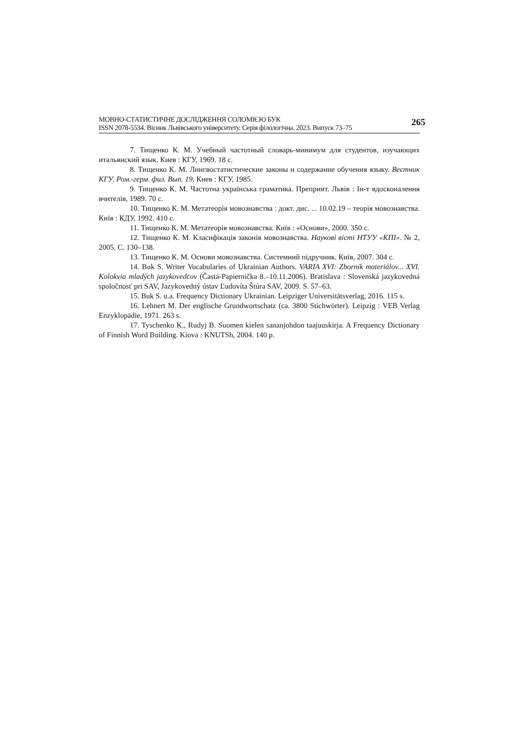МОВНО-СТАТИСТИЧНЕ ДОСЛІДЖЕННЯ СОЛОМІЄЮ БУК
ISSN 2078-5534. Вісник Львівського університету. Серія філологічна. 2023. Випуск 73–75
265
7. Тищенко К. М. Учебный частотный словарь-минимум для студентов, изучающих итальянский язык. Киев : КГУ, 1969. 18 с.
8. Тищенко К. М. Лингвостатистические законы и содержание обучения языку. Вестник КГУ. Ром.-герм. фил. Вып. 19. Киев : КГУ, 1985.
9. Тищенко К. М. Частотна українська граматика. Препринт. Львів : Ін-т вдосконалення вчителів, 1989. 70 с.
10. Тищенко К. М. Метатеорія мовознавства : докт. дис. ... 10.02.19 – теорія мовознавства. Київ : КДУ, 1992. 410 с.
11. Тищенко К. М. Метатеорія мовознавства. Київ : «Основи», 2000. 350 с.
12. Тищенко К. М. Класифікація законів мовознавства. Наукові вісті НТУУ «КПІ». № 2, 2005. С. 130–138.
13. Тищенко К. М. Основи мовознавства. Системний підручник. Київ, 2007. 304 с.
14. Buk S. Writer Vocabularies of Ukrainian Authors. VARIA XVI: Zborník materiálov... XVI. Kolokvia mladých jazykovedcov (Častá-Papiernička 8.–10.11.2006). Bratislava : Slovenská jazykovedná spoločnosť pri SAV, Jazykovedný ústav Ľudovíta Štúra SAV, 2009. S. 57–63.
15. Buk S. u.a. Frequency Dictionary Ukrainian. Leipziger Universitätsverlag, 2016. 115 s.
16. Lehnert M. Der englische Grundwortschatz (ca. 3800 Stichwörter). Leipzig : VEB Verlag Enzyklopädie, 1971. 263 s.
17. Tyschenko K., Rudyj B. Suomen kielen sananjohdon taajuuskirja. A Frequency Dictionary of Finnish Word Building. Kiova : KNUTSh, 2004. 140 p.